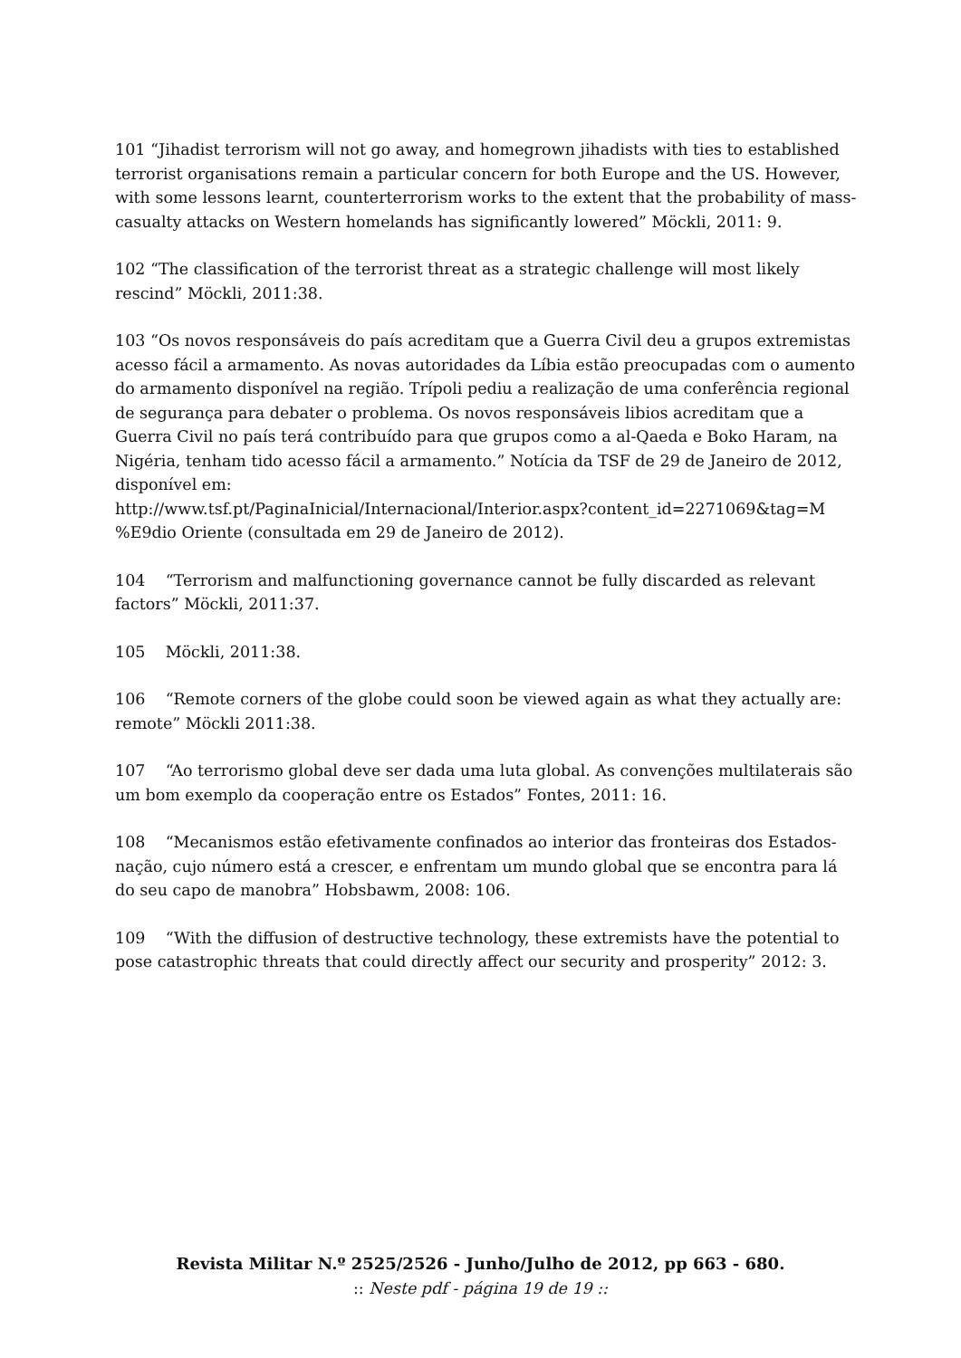101 “Jihadist terrorism will not go away, and homegrown jihadists with ties to established terrorist organisations remain a particular concern for both Europe and the US. However, with some lessons learnt, counterterrorism works to the extent that the probability of mass-casualty attacks on Western homelands has significantly lowered” Möckli, 2011: 9.
102 “The classification of the terrorist threat as a strategic challenge will most likely rescind” Möckli, 2011:38.
103 “Os novos responsáveis do país acreditam que a Guerra Civil deu a grupos extremistas acesso fácil a armamento. As novas autoridades da Líbia estão preocupadas com o aumento do armamento disponível na região. Trípoli pediu a realização de uma conferência regional de segurança para debater o problema. Os novos responsáveis libios acreditam que a Guerra Civil no país terá contribuído para que grupos como a al-Qaeda e Boko Haram, na Nigéria, tenham tido acesso fácil a armamento.” Notícia da TSF de 29 de Janeiro de 2012, disponível em:
http://www.tsf.pt/PaginaInicial/Internacional/Interior.aspx?content_id=2271069&tag=M
%E9dio Oriente (consultada em 29 de Janeiro de 2012).
104 “Terrorism and malfunctioning governance cannot be fully discarded as relevant factors” Möckli, 2011:37.
105 Möckli, 2011:38.
106 “Remote corners of the globe could soon be viewed again as what they actually are: remote” Möckli 2011:38.
107 “Ao terrorismo global deve ser dada uma luta global. As convenções multilaterais são um bom exemplo da cooperação entre os Estados” Fontes, 2011: 16.
108 “Mecanismos estão efetivamente confinados ao interior das fronteiras dos Estados-nação, cujo número está a crescer, e enfrentam um mundo global que se encontra para lá do seu capo de manobra” Hobsbawm, 2008: 106.
109 “With the diffusion of destructive technology, these extremists have the potential to pose catastrophic threats that could directly affect our security and prosperity” 2012: 3.
Revista Militar N.º 2525/2526 - Junho/Julho de 2012, pp 663 - 680.
:: Neste pdf - página 19 de 19 ::